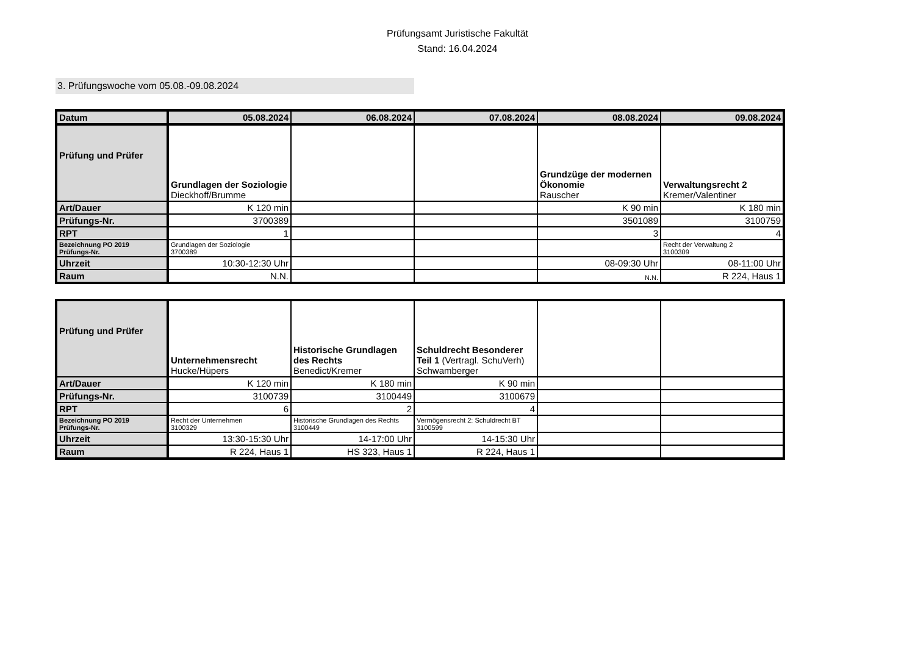Prüfungsamt Juristische Fakultät
Stand: 16.04.2024
3. Prüfungswoche vom 05.08.-09.08.2024
| Datum | 05.08.2024 | 06.08.2024 | 07.08.2024 | 08.08.2024 | 09.08.2024 |
| --- | --- | --- | --- | --- | --- |
| Prüfung und Prüfer | Grundlagen der Soziologie Dieckhoff/Brumme | | | Grundzüge der modernen Ökonomie Rauscher | Verwaltungsrecht 2 Kremer/Valentiner |
| Art/Dauer | K 120 min | | | K 90 min | K 180 min |
| Prüfungs-Nr. | 3700389 | | | 3501089 | 3100759 |
| RPT | 1 | | | 3 | 4 |
| Bezeichnung PO 2019 Prüfungs-Nr. | Grundlagen der Soziologie 3700389 | | | | Recht der Verwaltung 2 3100309 |
| Uhrzeit | 10:30-12:30 Uhr | | | 08-09:30 Uhr | 08-11:00 Uhr |
| Raum | N.N. | | | N.N. | R 224, Haus 1 |
| Prüfung und Prüfer | Unternehmensrecht Hucke/Hüpers | Historische Grundlagen des Rechts Benedict/Kremer | Schuldrecht Besonderer Teil 1 (Vertragl. SchuVerh) Schwamberger | | |
| Art/Dauer | K 120 min | K 180 min | K 90 min | | |
| Prüfungs-Nr. | 3100739 | 3100449 | 3100679 | | |
| RPT | 6 | 2 | 4 | | |
| Bezeichnung PO 2019 Prüfungs-Nr. | Recht der Unternehmen 3100329 | Historische Grundlagen des Rechts 3100449 | Vermögensrecht 2: Schuldrecht BT 3100599 | | |
| Uhrzeit | 13:30-15:30 Uhr | 14-17:00 Uhr | 14-15:30 Uhr | | |
| Raum | R 224, Haus 1 | HS 323, Haus 1 | R 224, Haus 1 | | |